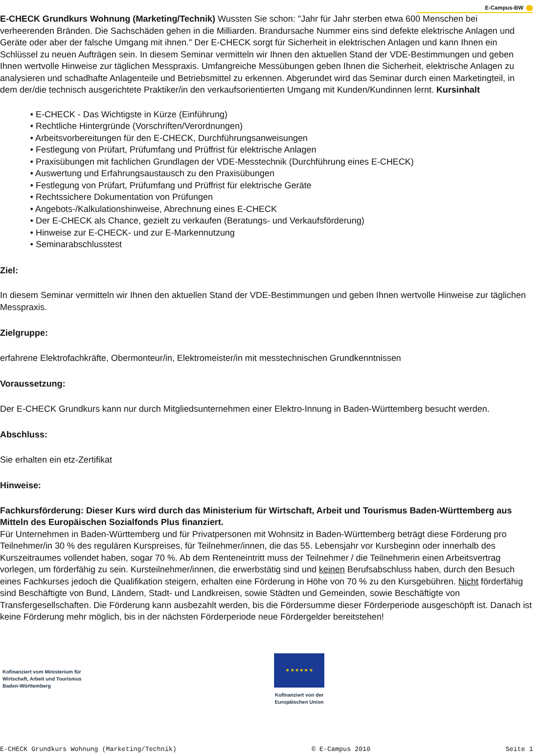E-Campus-BW
E-CHECK Grundkurs Wohnung (Marketing/Technik) Wussten Sie schon: "Jahr für Jahr sterben etwa 600 Menschen bei verheerenden Bränden. Die Sachschäden gehen in die Milliarden. Brandursache Nummer eins sind defekte elektrische Anlagen und Geräte oder aber der falsche Umgang mit ihnen." Der E-CHECK sorgt für Sicherheit in elektrischen Anlagen und kann Ihnen ein Schlüssel zu neuen Aufträgen sein. In diesem Seminar vermitteln wir Ihnen den aktuellen Stand der VDE-Bestimmungen und geben Ihnen wertvolle Hinweise zur täglichen Messpraxis. Umfangreiche Messübungen geben Ihnen die Sicherheit, elektrische Anlagen zu analysieren und schadhafte Anlagenteile und Betriebsmittel zu erkennen. Abgerundet wird das Seminar durch einen Marketingteil, in dem der/die technisch ausgerichtete Praktiker/in den verkaufsorientierten Umgang mit Kunden/Kundinnen lernt. Kursinhalt
• E-CHECK - Das Wichtigste in Kürze (Einführung)
• Rechtliche Hintergründe (Vorschriften/Verordnungen)
• Arbeitsvorbereitungen für den E-CHECK, Durchführungsanweisungen
• Festlegung von Prüfart, Prüfumfang und Prüffrist für elektrische Anlagen
• Praxisübungen mit fachlichen Grundlagen der VDE-Messtechnik (Durchführung eines E-CHECK)
• Auswertung und Erfahrungsaustausch zu den Praxisübungen
• Festlegung von Prüfart, Prüfumfang und Prüffrist für elektrische Geräte
• Rechtssichere Dokumentation von Prüfungen
• Angebots-/Kalkulationshinweise, Abrechnung eines E-CHECK
• Der E-CHECK als Chance, gezielt zu verkaufen (Beratungs- und Verkaufsförderung)
• Hinweise zur E-CHECK- und zur E-Markennutzung
• Seminarabschlusstest
Ziel:
In diesem Seminar vermitteln wir Ihnen den aktuellen Stand der VDE-Bestimmungen und geben Ihnen wertvolle Hinweise zur täglichen Messpraxis.
Zielgruppe:
erfahrene Elektrofachkräfte, Obermonteur/in, Elektromeister/in mit messtechnischen Grundkenntnissen
Voraussetzung:
Der E-CHECK Grundkurs kann nur durch Mitgliedsunternehmen einer Elektro-Innung in Baden-Württemberg besucht werden.
Abschluss:
Sie erhalten ein etz-Zertifikat
Hinweise:
Fachkursförderung: Dieser Kurs wird durch das Ministerium für Wirtschaft, Arbeit und Tourismus Baden-Württemberg aus Mitteln des Europäischen Sozialfonds Plus finanziert.
Für Unternehmen in Baden-Württemberg und für Privatpersonen mit Wohnsitz in Baden-Württemberg beträgt diese Förderung pro Teilnehmer/in 30 % des regulären Kurspreises, für Teilnehmer/innen, die das 55. Lebensjahr vor Kursbeginn oder innerhalb des Kurszeitraumes vollendet haben, sogar 70 %. Ab dem Renteneintritt muss der Teilnehmer / die Teilnehmerin einen Arbeitsvertrag vorlegen, um förderfähig zu sein. Kursteilnehmer/innen, die erwerbstätig sind und keinen Berufsabschluss haben, durch den Besuch eines Fachkurses jedoch die Qualifikation steigern, erhalten eine Förderung in Höhe von 70 % zu den Kursgebühren. Nicht förderfähig sind Beschäftigte von Bund, Ländern, Stadt- und Landkreisen, sowie Städten und Gemeinden, sowie Beschäftigte von Transfergesellschaften. Die Förderung kann ausbezahlt werden, bis die Fördersumme dieser Förderperiode ausgeschöpft ist. Danach ist keine Förderung mehr möglich, bis in der nächsten Förderperiode neue Fördergelder bereitstehen!
Kofinanziert vom Ministerium für
Wirtschaft, Arbeit und Tourismus
Baden-Württemberg
★ ★ ★ ★ ★ ★
Kofinanziert von der
Europäischen Union
E-CHECK Grundkurs Wohnung (Marketing/Technik) © E-Campus 2010 Seite 1